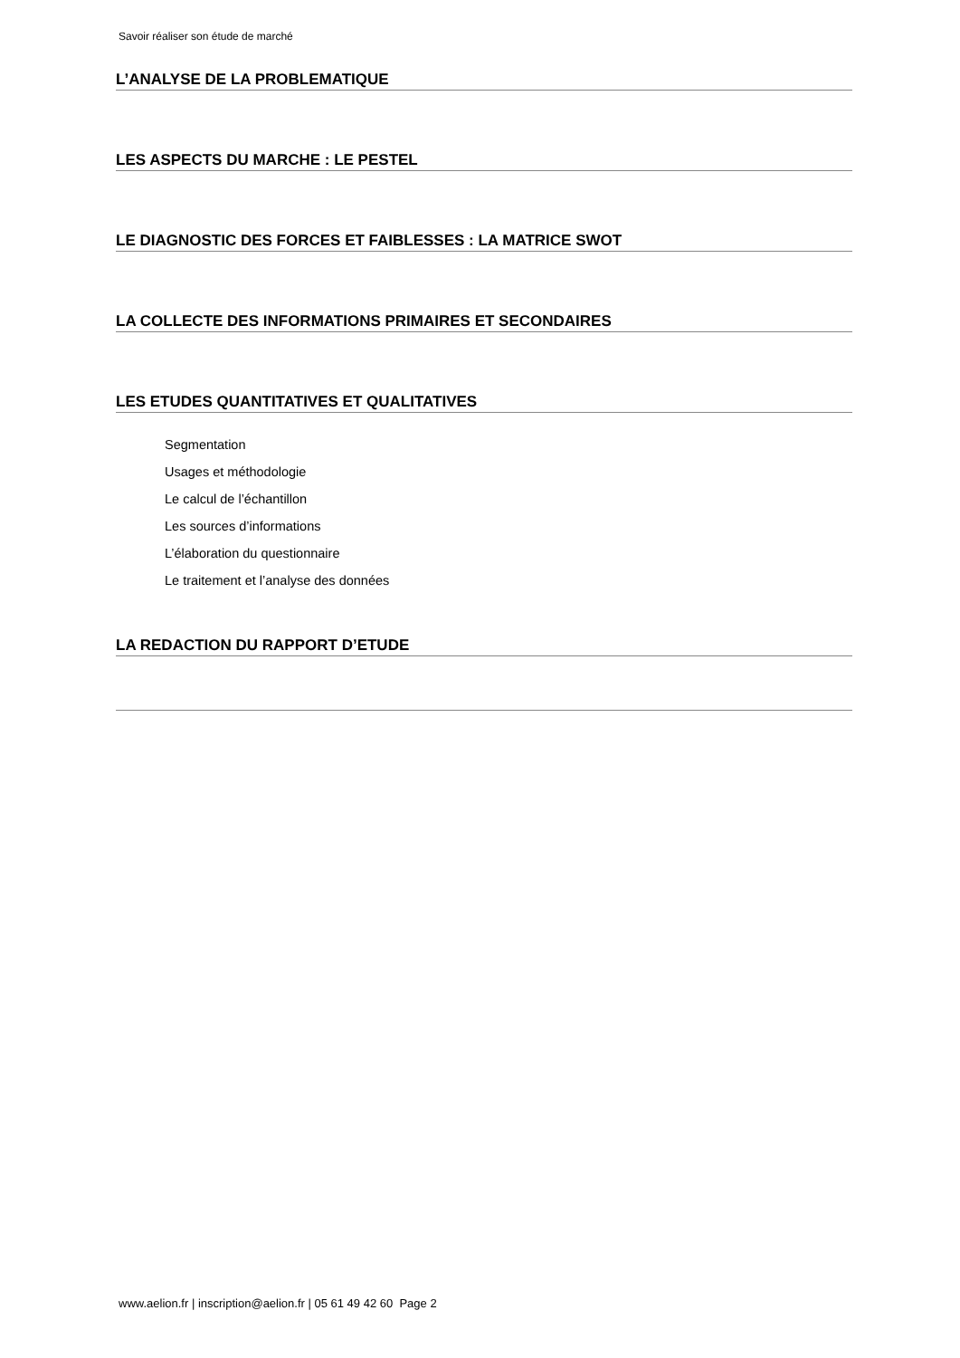Savoir réaliser son étude de marché
L’ANALYSE DE LA PROBLEMATIQUE
LES ASPECTS DU MARCHE : LE PESTEL
LE DIAGNOSTIC DES FORCES ET FAIBLESSES : LA MATRICE SWOT
LA COLLECTE DES INFORMATIONS PRIMAIRES ET SECONDAIRES
LES ETUDES QUANTITATIVES ET QUALITATIVES
Segmentation
Usages et méthodologie
Le calcul de l’échantillon
Les sources d’informations
L’élaboration du questionnaire
Le traitement et l’analyse des données
LA REDACTION DU RAPPORT D’ETUDE
www.aelion.fr | inscription@aelion.fr | 05 61 49 42 60 Page 2